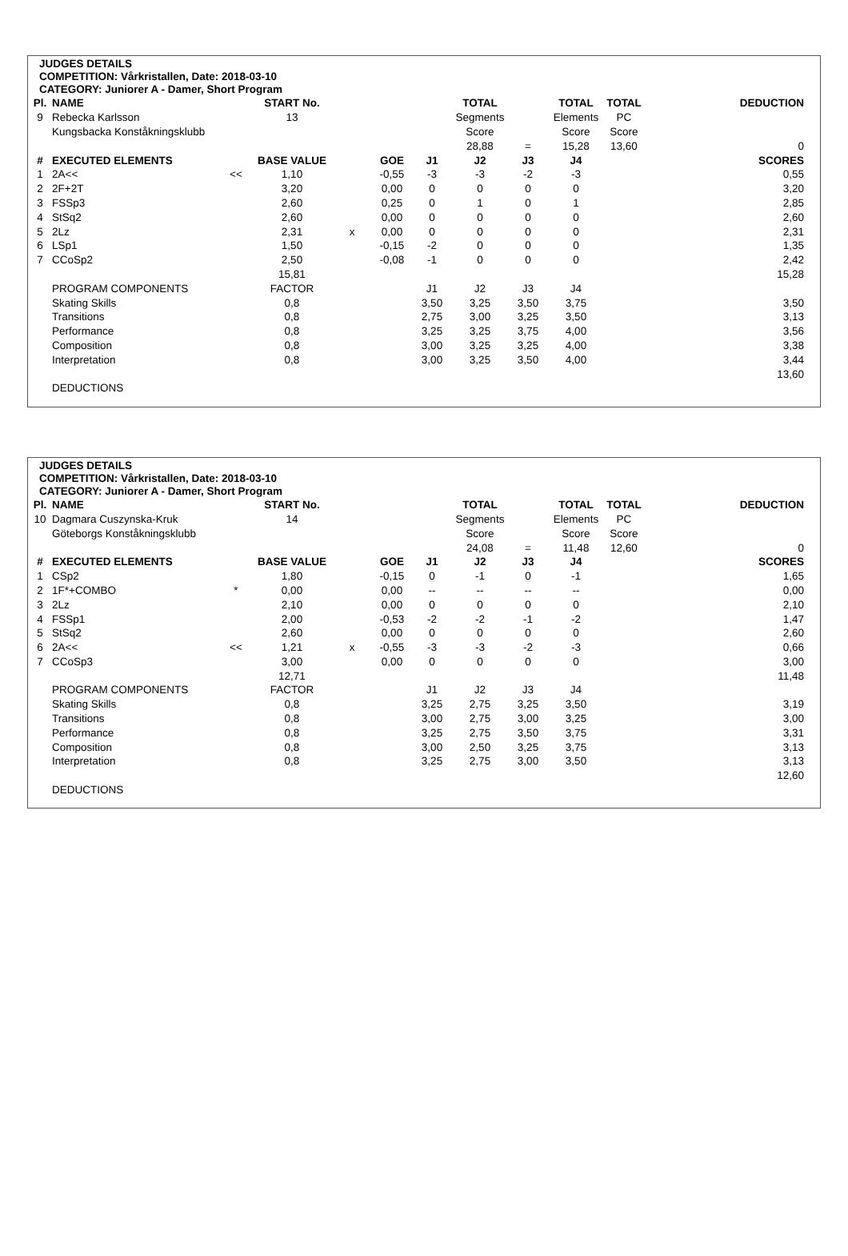JUDGES DETAILS
COMPETITION: Vårkristallen, Date: 2018-03-10
CATEGORY: Juniorer A - Damer, Short Program
| Pl. | NAME | | START No. | | | | TOTAL | | TOTAL | TOTAL | DEDUCTION |
| --- | --- | --- | --- | --- | --- | --- | --- | --- | --- | --- | --- |
| 9 | Rebecka Karlsson | | 13 | | | | Segments | | Elements | PC | |
| | Kungsbacka Konståkningsklubb | | | | | | Score | | Score | Score | |
| | | | | | | | 28,88 | = | 15,28 | 13,60 | 0 |
| # | EXECUTED ELEMENTS | | BASE VALUE | | GOE | J1 | J2 | J3 | J4 | | SCORES |
| 1 | 2A<< | << | 1,10 | | -0,55 | -3 | -3 | -2 | -3 | | 0,55 |
| 2 | 2F+2T | | 3,20 | | 0,00 | 0 | 0 | 0 | 0 | | 3,20 |
| 3 | FSSp3 | | 2,60 | | 0,25 | 0 | 1 | 0 | 1 | | 2,85 |
| 4 | StSq2 | | 2,60 | | 0,00 | 0 | 0 | 0 | 0 | | 2,60 |
| 5 | 2Lz | | 2,31 | x | 0,00 | 0 | 0 | 0 | 0 | | 2,31 |
| 6 | LSp1 | | 1,50 | | -0,15 | -2 | 0 | 0 | 0 | | 1,35 |
| 7 | CCoSp2 | | 2,50 | | -0,08 | -1 | 0 | 0 | 0 | | 2,42 |
| | | | 15,81 | | | | | | | | 15,28 |
| | PROGRAM COMPONENTS | | FACTOR | | | J1 | J2 | J3 | J4 | | |
| | Skating Skills | | 0,8 | | | 3,50 | 3,25 | 3,50 | 3,75 | | 3,50 |
| | Transitions | | 0,8 | | | 2,75 | 3,00 | 3,25 | 3,50 | | 3,13 |
| | Performance | | 0,8 | | | 3,25 | 3,25 | 3,75 | 4,00 | | 3,56 |
| | Composition | | 0,8 | | | 3,00 | 3,25 | 3,25 | 4,00 | | 3,38 |
| | Interpretation | | 0,8 | | | 3,00 | 3,25 | 3,50 | 4,00 | | 3,44 |
| | | | | | | | | | | | 13,60 |
| | DEDUCTIONS | | | | | | | | | | |
JUDGES DETAILS
COMPETITION: Vårkristallen, Date: 2018-03-10
CATEGORY: Juniorer A - Damer, Short Program
| Pl. | NAME | | START No. | | | | TOTAL | | TOTAL | TOTAL | DEDUCTION |
| --- | --- | --- | --- | --- | --- | --- | --- | --- | --- | --- | --- |
| 10 | Dagmara Cuszynska-Kruk | | 14 | | | | Segments | | Elements | PC | |
| | Göteborgs Konståkningsklubb | | | | | | Score | | Score | Score | |
| | | | | | | | 24,08 | = | 11,48 | 12,60 | 0 |
| # | EXECUTED ELEMENTS | | BASE VALUE | | GOE | J1 | J2 | J3 | J4 | | SCORES |
| 1 | CSp2 | | 1,80 | | -0,15 | 0 | -1 | 0 | -1 | | 1,65 |
| 2 | 1F*+COMBO | * | 0,00 | | 0,00 | -- | -- | -- | -- | | 0,00 |
| 3 | 2Lz | | 2,10 | | 0,00 | 0 | 0 | 0 | 0 | | 2,10 |
| 4 | FSSp1 | | 2,00 | | -0,53 | -2 | -2 | -1 | -2 | | 1,47 |
| 5 | StSq2 | | 2,60 | | 0,00 | 0 | 0 | 0 | 0 | | 2,60 |
| 6 | 2A<< | << | 1,21 | x | -0,55 | -3 | -3 | -2 | -3 | | 0,66 |
| 7 | CCoSp3 | | 3,00 | | 0,00 | 0 | 0 | 0 | 0 | | 3,00 |
| | | | 12,71 | | | | | | | | 11,48 |
| | PROGRAM COMPONENTS | | FACTOR | | | J1 | J2 | J3 | J4 | | |
| | Skating Skills | | 0,8 | | | 3,25 | 2,75 | 3,25 | 3,50 | | 3,19 |
| | Transitions | | 0,8 | | | 3,00 | 2,75 | 3,00 | 3,25 | | 3,00 |
| | Performance | | 0,8 | | | 3,25 | 2,75 | 3,50 | 3,75 | | 3,31 |
| | Composition | | 0,8 | | | 3,00 | 2,50 | 3,25 | 3,75 | | 3,13 |
| | Interpretation | | 0,8 | | | 3,25 | 2,75 | 3,00 | 3,50 | | 3,13 |
| | | | | | | | | | | | 12,60 |
| | DEDUCTIONS | | | | | | | | | | |